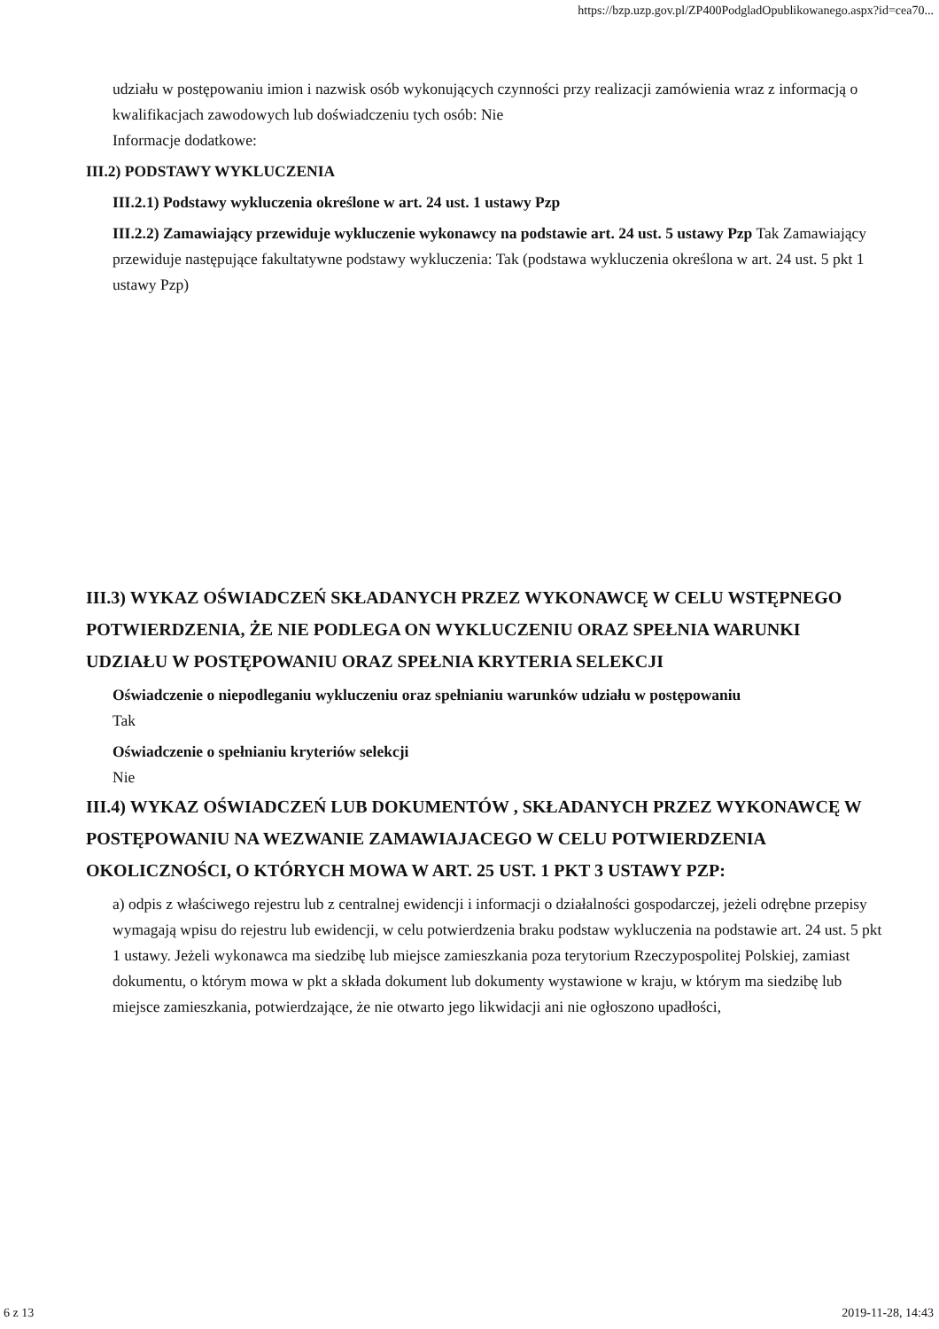https://bzp.uzp.gov.pl/ZP400PodgladOpublikowanego.aspx?id=cea70...
udziału w postępowaniu imion i nazwisk osób wykonujących czynności przy realizacji zamówienia wraz z informacją o kwalifikacjach zawodowych lub doświadczeniu tych osób: Nie
Informacje dodatkowe:
III.2) PODSTAWY WYKLUCZENIA
III.2.1) Podstawy wykluczenia określone w art. 24 ust. 1 ustawy Pzp
III.2.2) Zamawiający przewiduje wykluczenie wykonawcy na podstawie art. 24 ust. 5 ustawy Pzp Tak Zamawiający przewiduje następujące fakultatywne podstawy wykluczenia: Tak (podstawa wykluczenia określona w art. 24 ust. 5 pkt 1 ustawy Pzp)
III.3) WYKAZ OŚWIADCZEŃ SKŁADANYCH PRZEZ WYKONAWCĘ W CELU WSTĘPNEGO POTWIERDZENIA, ŻE NIE PODLEGA ON WYKLUCZENIU ORAZ SPEŁNIA WARUNKI UDZIAŁU W POSTĘPOWANIU ORAZ SPEŁNIA KRYTERIA SELEKCJI
Oświadczenie o niepodleganiu wykluczeniu oraz spełnianiu warunków udziału w postępowaniu
Tak
Oświadczenie o spełnianiu kryteriów selekcji
Nie
III.4) WYKAZ OŚWIADCZEŃ LUB DOKUMENTÓW , SKŁADANYCH PRZEZ WYKONAWCĘ W POSTĘPOWANIU NA WEZWANIE ZAMAWIAJACEGO W CELU POTWIERDZENIA OKOLICZNOŚCI, O KTÓRYCH MOWA W ART. 25 UST. 1 PKT 3 USTAWY PZP:
a) odpis z właściwego rejestru lub z centralnej ewidencji i informacji o działalności gospodarczej, jeżeli odrębne przepisy wymagają wpisu do rejestru lub ewidencji, w celu potwierdzenia braku podstaw wykluczenia na podstawie art. 24 ust. 5 pkt 1 ustawy. Jeżeli wykonawca ma siedzibę lub miejsce zamieszkania poza terytorium Rzeczypospolitej Polskiej, zamiast dokumentu, o którym mowa w pkt a składa dokument lub dokumenty wystawione w kraju, w którym ma siedzibę lub miejsce zamieszkania, potwierdzające, że nie otwarto jego likwidacji ani nie ogłoszono upadłości,
6 z 13 2019-11-28, 14:43